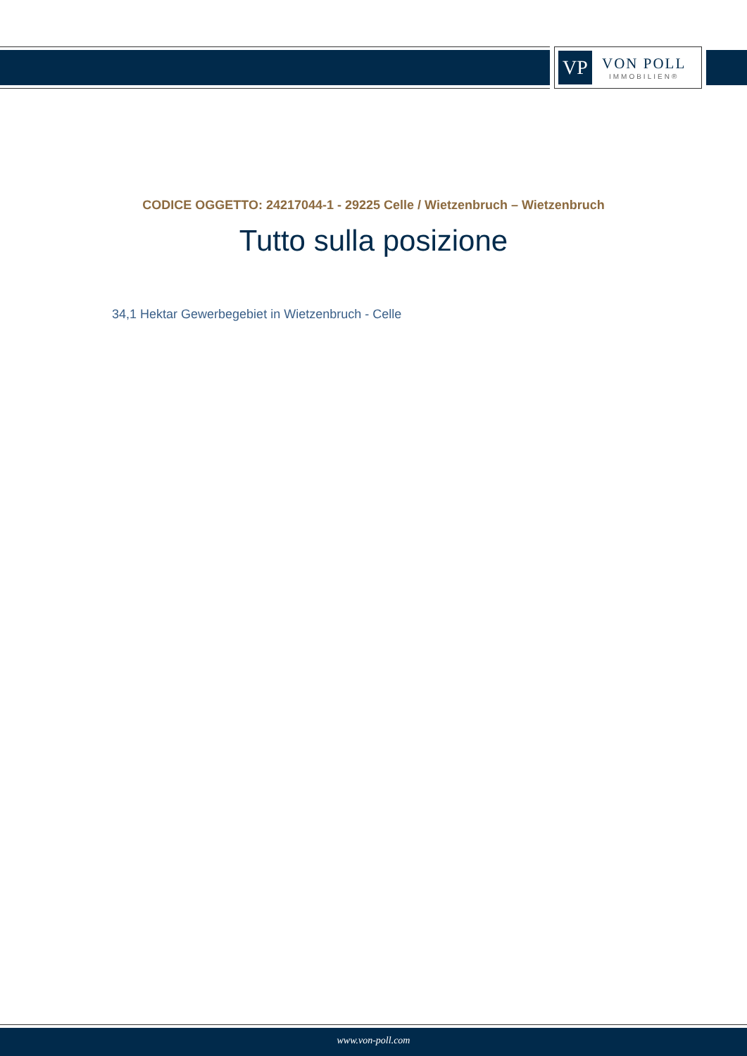VP
VON POLL
IMMOBILIEN®
CODICE OGGETTO: 24217044-1 - 29225 Celle / Wietzenbruch – Wietzenbruch
Tutto sulla posizione
34,1 Hektar Gewerbegebiet in Wietzenbruch - Celle
www.von-poll.com